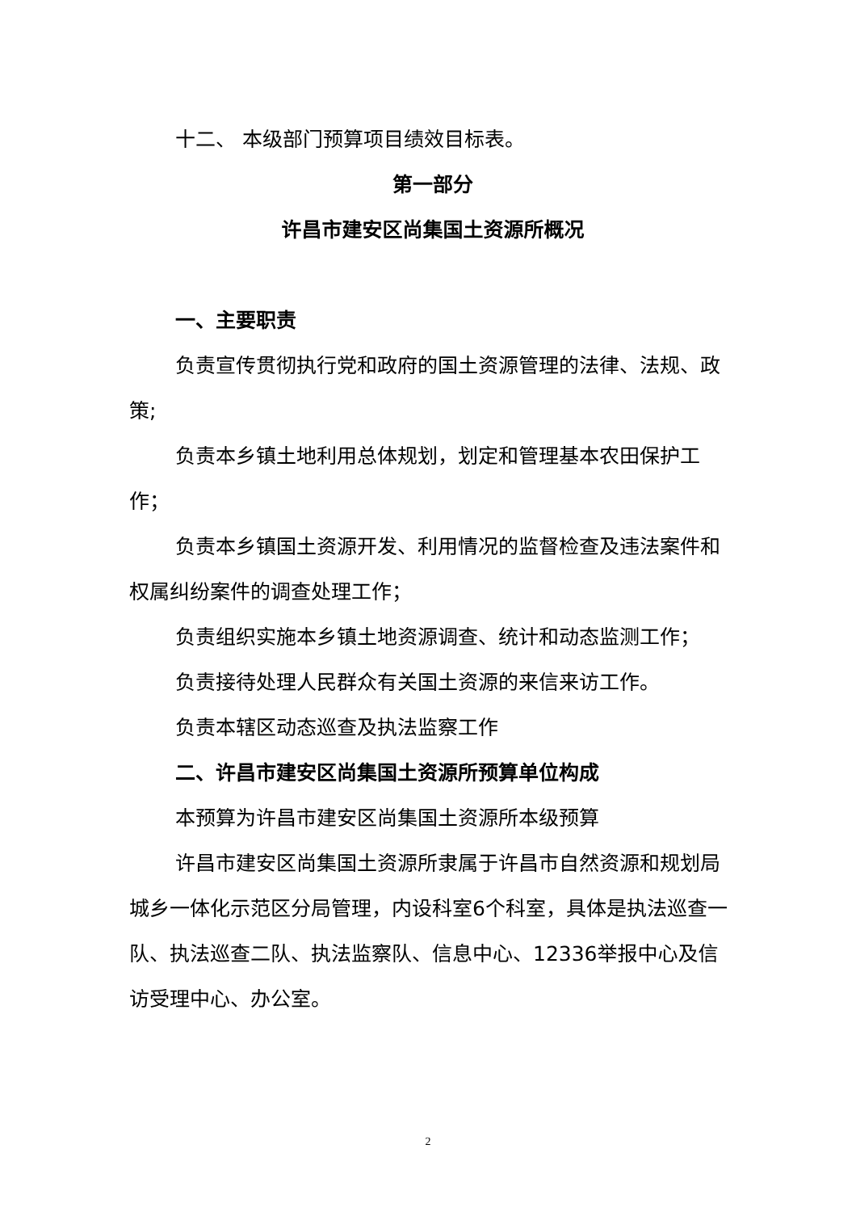十二、 本级部门预算项目绩效目标表。
第一部分
许昌市建安区尚集国土资源所概况
一、主要职责
负责宣传贯彻执行党和政府的国土资源管理的法律、法规、政策;
负责本乡镇土地利用总体规划，划定和管理基本农田保护工作；
负责本乡镇国土资源开发、利用情况的监督检查及违法案件和权属纠纷案件的调查处理工作；
负责组织实施本乡镇土地资源调查、统计和动态监测工作；
负责接待处理人民群众有关国土资源的来信来访工作。
负责本辖区动态巡查及执法监察工作
二、许昌市建安区尚集国土资源所预算单位构成
本预算为许昌市建安区尚集国土资源所本级预算
许昌市建安区尚集国土资源所隶属于许昌市自然资源和规划局城乡一体化示范区分局管理，内设科室6个科室，具体是执法巡查一队、执法巡查二队、执法监察队、信息中心、12336举报中心及信访受理中心、办公室。
2